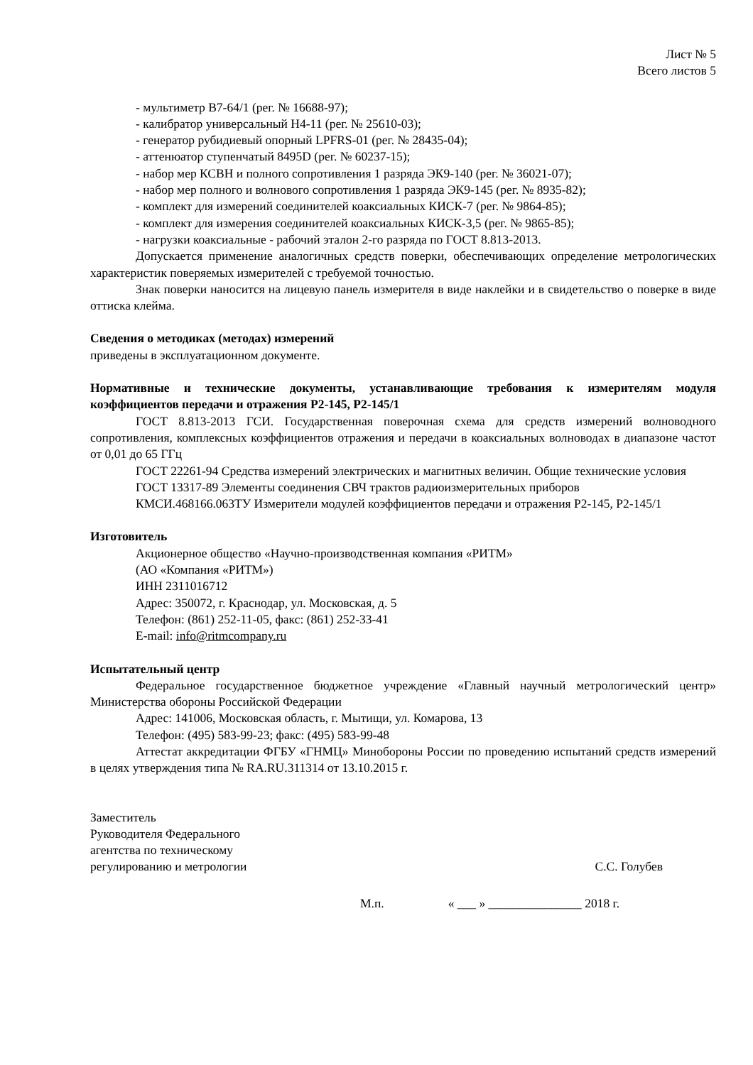Лист № 5
Всего листов 5
- мультиметр В7-64/1 (рег. № 16688-97);
- калибратор универсальный Н4-11 (рег. № 25610-03);
- генератор рубидиевый опорный LPFRS-01 (рег. № 28435-04);
- аттенюатор ступенчатый 8495D (рег. № 60237-15);
- набор мер КСВН и полного сопротивления 1 разряда ЭК9-140 (рег. № 36021-07);
- набор мер полного и волнового сопротивления 1 разряда ЭК9-145 (рег. № 8935-82);
- комплект для измерений соединителей коаксиальных КИСК-7 (рег. № 9864-85);
- комплект для измерения соединителей коаксиальных КИСК-3,5 (рег. № 9865-85);
- нагрузки коаксиальные - рабочий эталон 2-го разряда по ГОСТ 8.813-2013.
Допускается применение аналогичных средств поверки, обеспечивающих определение метрологических характеристик поверяемых измерителей с требуемой точностью.
Знак поверки наносится на лицевую панель измерителя в виде наклейки и в свидетельство о поверке в виде оттиска клейма.
Сведения о методиках (методах) измерений
приведены в эксплуатационном документе.
Нормативные и технические документы, устанавливающие требования к измерителям модуля коэффициентов передачи и отражения Р2-145, Р2-145/1
ГОСТ 8.813-2013 ГСИ. Государственная поверочная схема для средств измерений волноводного сопротивления, комплексных коэффициентов отражения и передачи в коаксиальных волноводах в диапазоне частот от 0,01 до 65 ГГц
ГОСТ 22261-94 Средства измерений электрических и магнитных величин. Общие технические условия
ГОСТ 13317-89 Элементы соединения СВЧ трактов радиоизмерительных приборов
КМСИ.468166.063ТУ Измерители модулей коэффициентов передачи и отражения Р2-145, Р2-145/1
Изготовитель
Акционерное общество «Научно-производственная компания «РИТМ»
(АО «Компания «РИТМ»)
ИНН 2311016712
Адрес: 350072, г. Краснодар, ул. Московская, д. 5
Телефон: (861) 252-11-05, факс: (861) 252-33-41
E-mail: info@ritmcompany.ru
Испытательный центр
Федеральное государственное бюджетное учреждение «Главный научный метрологический центр» Министерства обороны Российской Федерации
Адрес: 141006, Московская область, г. Мытищи, ул. Комарова, 13
Телефон: (495) 583-99-23; факс: (495) 583-99-48
Аттестат аккредитации ФГБУ «ГНМЦ» Минобороны России по проведению испытаний средств измерений в целях утверждения типа № RA.RU.311314 от 13.10.2015 г.
Заместитель
Руководителя Федерального
агентства по техническому
регулированию и метрологии
С.С. Голубев
М.п. « ___ » _______________ 2018 г.